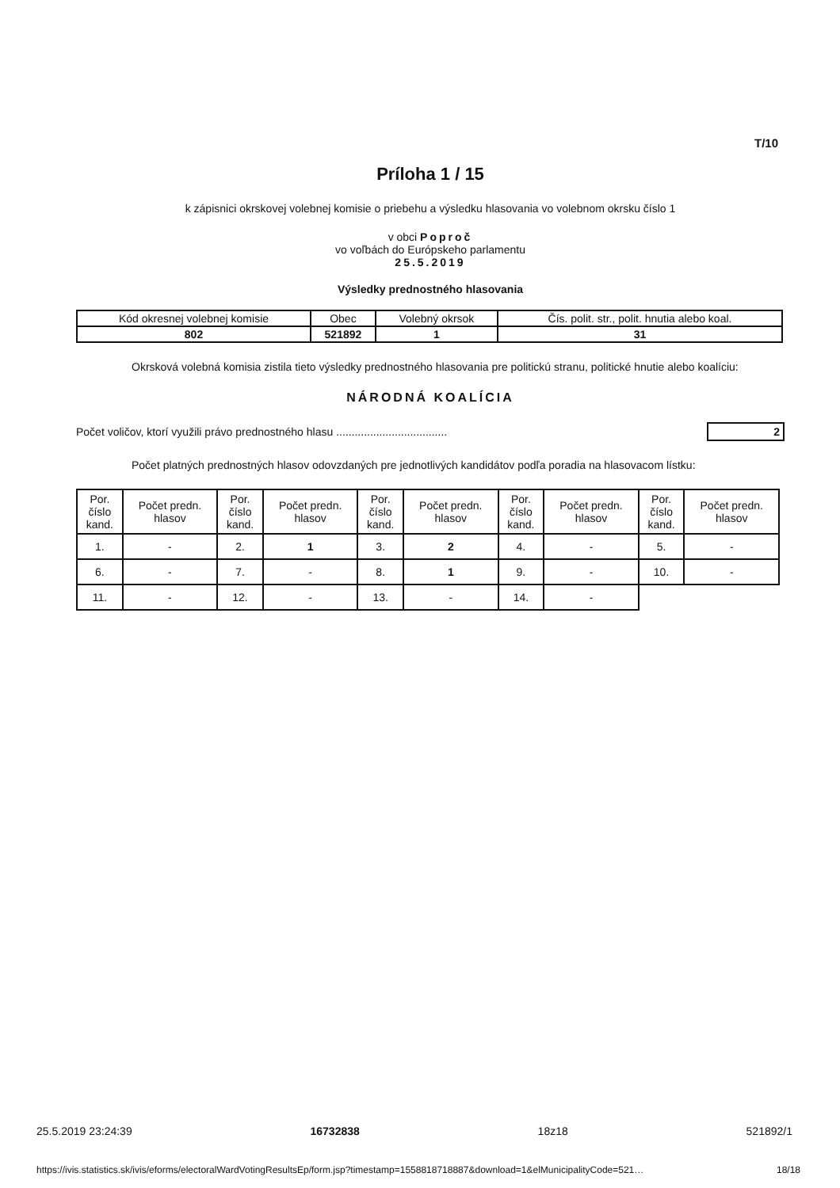T/10
Príloha 1 / 15
k zápisnici okrskovej volebnej komisie o priebehu a výsledku hlasovania vo volebnom okrsku číslo 1
v obci Poproč
vo voľbách do Európskeho parlamentu
25.5.2019
Výsledky prednostného hlasovania
| Kód okresnej volebnej komisie | Obec | Volebný okrsok | Čís. polit. str., polit. hnutia alebo koal. |
| 802 | 521892 | 1 | 31 |
Okrsková volebná komisia zistila tieto výsledky prednostného hlasovania pre politickú stranu, politické hnutie alebo koalíciu:
NÁRODNÁ KOALÍCIA
Počet voličov, ktorí využili právo prednostného hlasu .................................... 2
Počet platných prednostných hlasov odovzdaných pre jednotlivých kandidátov podľa poradia na hlasovacom lístku:
| Por. číslo kand. | Počet predn. hlasov | Por. číslo kand. | Počet predn. hlasov | Por. číslo kand. | Počet predn. hlasov | Por. číslo kand. | Počet predn. hlasov | Por. číslo kand. | Počet predn. hlasov |
| --- | --- | --- | --- | --- | --- | --- | --- | --- | --- |
| 1. | - | 2. | 1 | 3. | 2 | 4. | - | 5. | - |
| 6. | - | 7. | - | 8. | 1 | 9. | - | 10. | - |
| 11. | - | 12. | - | 13. | - | 14. | - | | |
25.5.2019 23:24:39 16732838 18z18 521892/1
https://ivis.statistics.sk/ivis/eforms/electoralWardVotingResultsEp/form.jsp?timestamp=1558818718887&download=1&elMunicipalityCode=521… 18/18